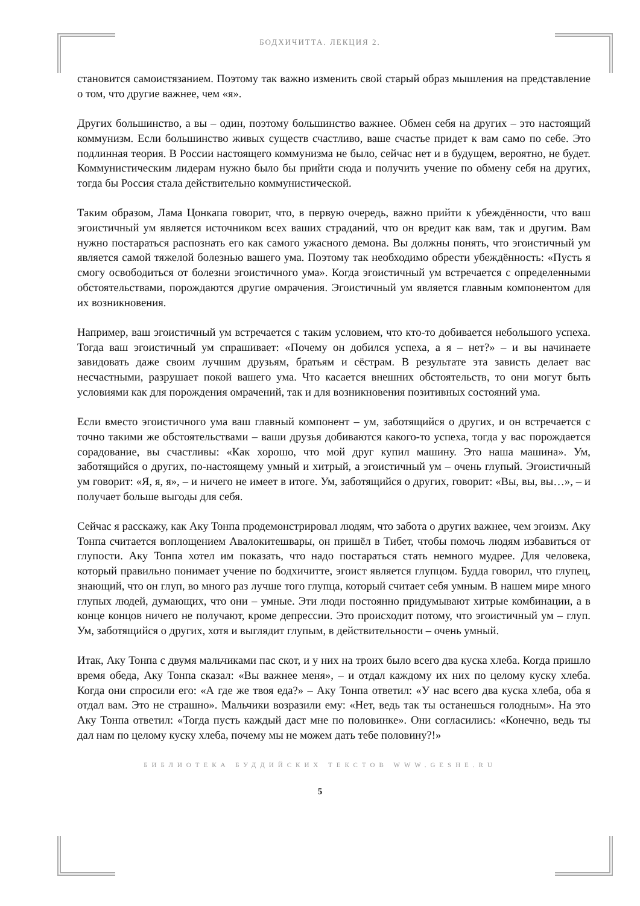БОДХИЧИТТА. ЛЕКЦИЯ 2.
становится самоистязанием. Поэтому так важно изменить свой старый образ мышления на представление о том, что другие важнее, чем «я».
Других большинство, а вы – один, поэтому большинство важнее. Обмен себя на других – это настоящий коммунизм. Если большинство живых существ счастливо, ваше счастье придет к вам само по себе. Это подлинная теория. В России настоящего коммунизма не было, сейчас нет и в будущем, вероятно, не будет. Коммунистическим лидерам нужно было бы прийти сюда и получить учение по обмену себя на других, тогда бы Россия стала действительно коммунистической.
Таким образом, Лама Цонкапа говорит, что, в первую очередь, важно прийти к убеждённости, что ваш эгоистичный ум является источником всех ваших страданий, что он вредит как вам, так и другим. Вам нужно постараться распознать его как самого ужасного демона. Вы должны понять, что эгоистичный ум является самой тяжелой болезнью вашего ума. Поэтому так необходимо обрести убеждённость: «Пусть я смогу освободиться от болезни эгоистичного ума». Когда эгоистичный ум встречается с определенными обстоятельствами, порождаются другие омрачения. Эгоистичный ум является главным компонентом для их возникновения.
Например, ваш эгоистичный ум встречается с таким условием, что кто-то добивается небольшого успеха. Тогда ваш эгоистичный ум спрашивает: «Почему он добился успеха, а я – нет?» – и вы начинаете завидовать даже своим лучшим друзьям, братьям и сёстрам. В результате эта зависть делает вас несчастными, разрушает покой вашего ума. Что касается внешних обстоятельств, то они могут быть условиями как для порождения омрачений, так и для возникновения позитивных состояний ума.
Если вместо эгоистичного ума ваш главный компонент – ум, заботящийся о других, и он встречается с точно такими же обстоятельствами – ваши друзья добиваются какого-то успеха, тогда у вас порождается сорадование, вы счастливы: «Как хорошо, что мой друг купил машину. Это наша машина». Ум, заботящийся о других, по-настоящему умный и хитрый, а эгоистичный ум – очень глупый. Эгоистичный ум говорит: «Я, я, я», – и ничего не имеет в итоге. Ум, заботящийся о других, говорит: «Вы, вы, вы…», – и получает больше выгоды для себя.
Сейчас я расскажу, как Аку Тонпа продемонстрировал людям, что забота о других важнее, чем эгоизм. Аку Тонпа считается воплощением Авалокитешвары, он пришёл в Тибет, чтобы помочь людям избавиться от глупости. Аку Тонпа хотел им показать, что надо постараться стать немного мудрее. Для человека, который правильно понимает учение по бодхичитте, эгоист является глупцом. Будда говорил, что глупец, знающий, что он глуп, во много раз лучше того глупца, который считает себя умным. В нашем мире много глупых людей, думающих, что они – умные. Эти люди постоянно придумывают хитрые комбинации, а в конце концов ничего не получают, кроме депрессии. Это происходит потому, что эгоистичный ум – глуп. Ум, заботящийся о других, хотя и выглядит глупым, в действительности – очень умный.
Итак, Аку Тонпа с двумя мальчиками пас скот, и у них на троих было всего два куска хлеба. Когда пришло время обеда, Аку Тонпа сказал: «Вы важнее меня», – и отдал каждому их них по целому куску хлеба. Когда они спросили его: «А где же твоя еда?» – Аку Тонпа ответил: «У нас всего два куска хлеба, оба я отдал вам. Это не страшно». Мальчики возразили ему: «Нет, ведь так ты останешься голодным». На это Аку Тонпа ответил: «Тогда пусть каждый даст мне по половинке». Они согласились: «Конечно, ведь ты дал нам по целому куску хлеба, почему мы не можем дать тебе половину?!»
БИБЛИОТЕКА БУДДИЙСКИХ ТЕКСТОВ WWW.GESHE.RU
5